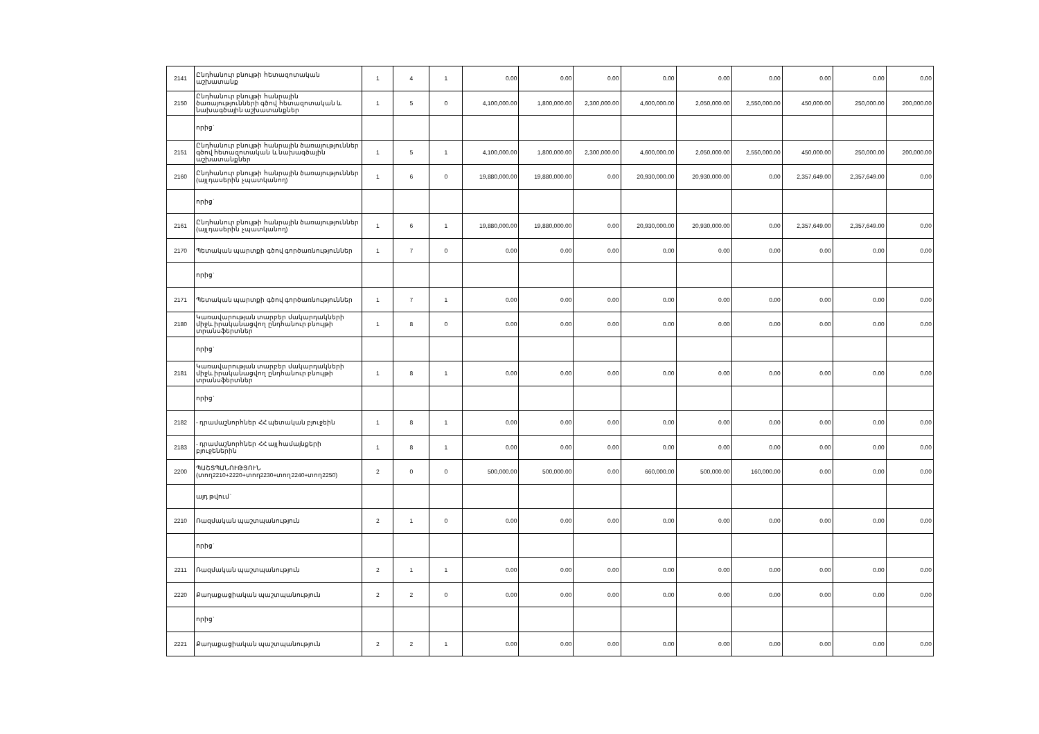| 2141 | Ընդհանուր բնույթի հետազոտական աշխատանք | 1 | 4 | 1 | 0.00 | 0.00 | 0.00 | 0.00 | 0.00 | 0.00 | 0.00 | 0.00 | 0.00 |
| 2150 | Ընդհանուր բնույթի հանրային ծառայությունների գծով հետազոտական և նախագծային աշխատանքներ | 1 | 5 | 0 | 4,100,000.00 | 1,800,000.00 | 2,300,000.00 | 4,600,000.00 | 2,050,000.00 | 2,550,000.00 | 450,000.00 | 250,000.00 | 200,000.00 |
| | որից` | | | | | | | | | | | | |
| 2151 | Ընդհանուր բնույթի հանրային ծառայություններ գծով հետազոտական և նախագծային աշխատանքներ | 1 | 5 | 1 | 4,100,000.00 | 1,800,000.00 | 2,300,000.00 | 4,600,000.00 | 2,050,000.00 | 2,550,000.00 | 450,000.00 | 250,000.00 | 200,000.00 |
| 2160 | Ընդհանուր բնույթի հանրային ծառայություններ (այլ դասերին չպատկանող) | 1 | 6 | 0 | 19,880,000.00 | 19,880,000.00 | 0.00 | 20,930,000.00 | 20,930,000.00 | 0.00 | 2,357,649.00 | 2,357,649.00 | 0.00 |
| | որից` | | | | | | | | | | | | |
| 2161 | Ընդհանուր բնույթի հանրային ծառայություններ (այլ դասերին չպատկանող) | 1 | 6 | 1 | 19,880,000.00 | 19,880,000.00 | 0.00 | 20,930,000.00 | 20,930,000.00 | 0.00 | 2,357,649.00 | 2,357,649.00 | 0.00 |
| 2170 | Պետական պարտքի գծով գործառնություններ | 1 | 7 | 0 | 0.00 | 0.00 | 0.00 | 0.00 | 0.00 | 0.00 | 0.00 | 0.00 | 0.00 |
| | որից` | | | | | | | | | | | | |
| 2171 | Պետական պարտքի գծով գործառնություններ | 1 | 7 | 1 | 0.00 | 0.00 | 0.00 | 0.00 | 0.00 | 0.00 | 0.00 | 0.00 | 0.00 |
| 2180 | Կառավարության տարբեր մակարդակների միջև իրականացվող ընդհանուր բնույթի տրանսֆերտներ | 1 | 8 | 0 | 0.00 | 0.00 | 0.00 | 0.00 | 0.00 | 0.00 | 0.00 | 0.00 | 0.00 |
| | որից` | | | | | | | | | | | | |
| 2181 | Կառավարության տարբեր մակարդակների միջև իրականացվող ընդհանուր բնույթի տրանսֆերտներ | 1 | 8 | 1 | 0.00 | 0.00 | 0.00 | 0.00 | 0.00 | 0.00 | 0.00 | 0.00 | 0.00 |
| | որից` | | | | | | | | | | | | |
| 2182 | - դրամաշնորհներ ՀՀ պետական բյուջեին | 1 | 8 | 1 | 0.00 | 0.00 | 0.00 | 0.00 | 0.00 | 0.00 | 0.00 | 0.00 | 0.00 |
| 2183 | - դրամաշնորհներ ՀՀ այլ համայնքերի բյուջեներին | 1 | 8 | 1 | 0.00 | 0.00 | 0.00 | 0.00 | 0.00 | 0.00 | 0.00 | 0.00 | 0.00 |
| 2200 | ՊԱՇՏՊԱՆՈՒԹՅՈՒՆ (տող2210+2220+տող2230+տող2240+տող2250) | 2 | 0 | 0 | 500,000.00 | 500,000.00 | 0.00 | 660,000.00 | 500,000.00 | 160,000.00 | 0.00 | 0.00 | 0.00 |
| | այդ թվում` | | | | | | | | | | | | |
| 2210 | Ռազմական պաշտպանություն | 2 | 1 | 0 | 0.00 | 0.00 | 0.00 | 0.00 | 0.00 | 0.00 | 0.00 | 0.00 | 0.00 |
| | որից` | | | | | | | | | | | | |
| 2211 | Ռազմական պաշտպանություն | 2 | 1 | 1 | 0.00 | 0.00 | 0.00 | 0.00 | 0.00 | 0.00 | 0.00 | 0.00 | 0.00 |
| 2220 | Քաղաքացիական պաշտպանություն | 2 | 2 | 0 | 0.00 | 0.00 | 0.00 | 0.00 | 0.00 | 0.00 | 0.00 | 0.00 | 0.00 |
| | որից` | | | | | | | | | | | | |
| 2221 | Քաղաքացիական պաշտպանություն | 2 | 2 | 1 | 0.00 | 0.00 | 0.00 | 0.00 | 0.00 | 0.00 | 0.00 | 0.00 | 0.00 |